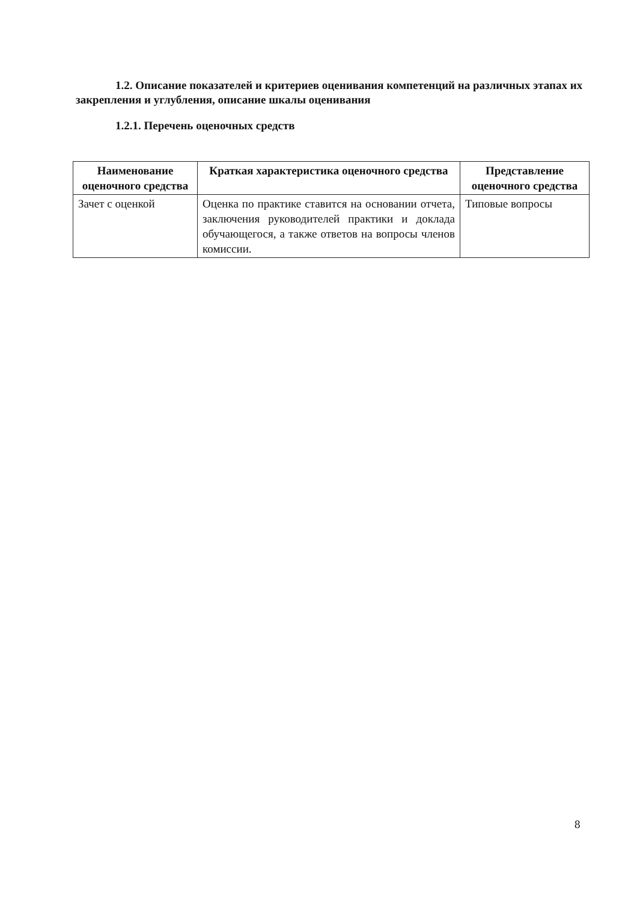1.2. Описание показателей и критериев оценивания компетенций на различных этапах их закрепления и углубления, описание шкалы оценивания
1.2.1. Перечень оценочных средств
| Наименование оценочного средства | Краткая характеристика оценочного средства | Представление оценочного средства |
| --- | --- | --- |
| Зачет с оценкой | Оценка по практике ставится на основании отчета, заключения руководителей практики и доклада обучающегося, а также ответов на вопросы членов комиссии. | Типовые вопросы |
8